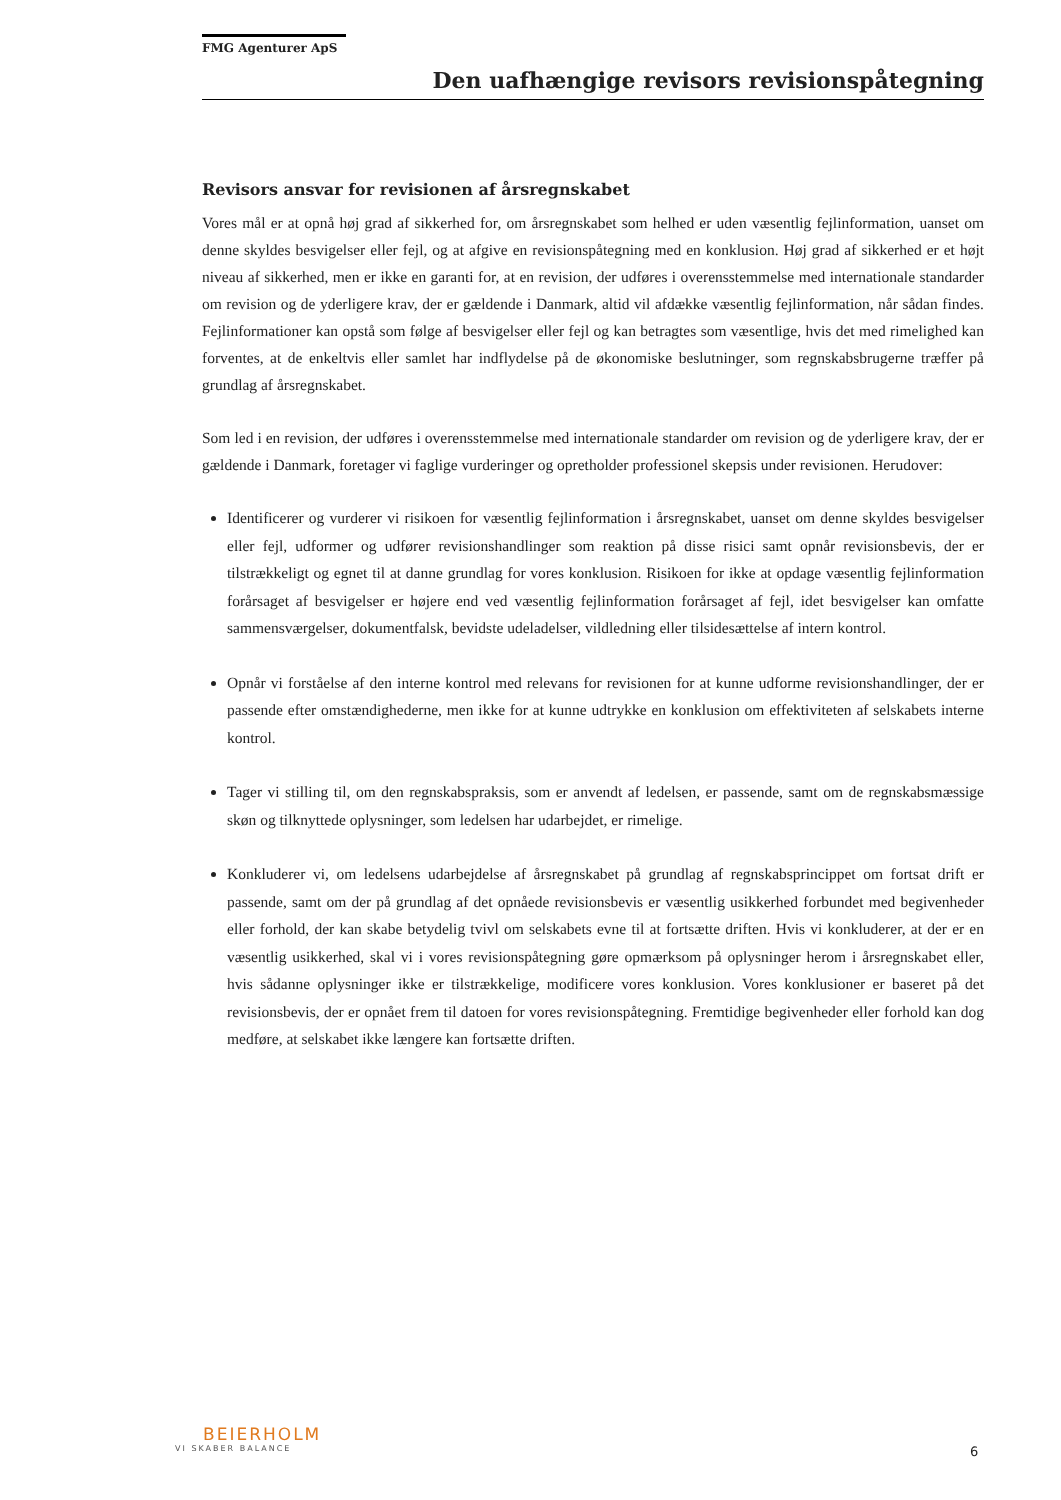FMG Agenturer ApS
Den uafhængige revisors revisionspåtegning
Revisors ansvar for revisionen af årsregnskabet
Vores mål er at opnå høj grad af sikkerhed for, om årsregnskabet som helhed er uden væsentlig fejlinformation, uanset om denne skyldes besvigelser eller fejl, og at afgive en revisionspåtegning med en konklusion. Høj grad af sikkerhed er et højt niveau af sikkerhed, men er ikke en garanti for, at en revision, der udføres i overensstemmelse med internationale standarder om revision og de yderligere krav, der er gældende i Danmark, altid vil afdække væsentlig fejlinformation, når sådan findes. Fejlinformationer kan opstå som følge af besvigelser eller fejl og kan betragtes som væsentlige, hvis det med rimelighed kan forventes, at de enkeltvis eller samlet har indflydelse på de økonomiske beslutninger, som regnskabsbrugerne træffer på grundlag af årsregnskabet.
Som led i en revision, der udføres i overensstemmelse med internationale standarder om revision og de yderligere krav, der er gældende i Danmark, foretager vi faglige vurderinger og opretholder professionel skepsis under revisionen. Herudover:
Identificerer og vurderer vi risikoen for væsentlig fejlinformation i årsregnskabet, uanset om denne skyldes besvigelser eller fejl, udformer og udfører revisionshandlinger som reaktion på disse risici samt opnår revisionsbevis, der er tilstrækkeligt og egnet til at danne grundlag for vores konklusion. Risikoen for ikke at opdage væsentlig fejlinformation forårsaget af besvigelser er højere end ved væsentlig fejlinformation forårsaget af fejl, idet besvigelser kan omfatte sammensværgelser, dokumentfalsk, bevidste udeladelser, vildledning eller tilsidesættelse af intern kontrol.
Opnår vi forståelse af den interne kontrol med relevans for revisionen for at kunne udforme revisionshandlinger, der er passende efter omstændighederne, men ikke for at kunne udtrykke en konklusion om effektiviteten af selskabets interne kontrol.
Tager vi stilling til, om den regnskabspraksis, som er anvendt af ledelsen, er passende, samt om de regnskabsmæssige skøn og tilknyttede oplysninger, som ledelsen har udarbejdet, er rimelige.
Konkluderer vi, om ledelsens udarbejdelse af årsregnskabet på grundlag af regnskabsprincippet om fortsat drift er passende, samt om der på grundlag af det opnåede revisionsbevis er væsentlig usikkerhed forbundet med begivenheder eller forhold, der kan skabe betydelig tvivl om selskabets evne til at fortsætte driften. Hvis vi konkluderer, at der er en væsentlig usikkerhed, skal vi i vores revisionspåtegning gøre opmærksom på oplysninger herom i årsregnskabet eller, hvis sådanne oplysninger ikke er tilstrækkelige, modificere vores konklusion. Vores konklusioner er baseret på det revisionsbevis, der er opnået frem til datoen for vores revisionspåtegning. Fremtidige begivenheder eller forhold kan dog medføre, at selskabet ikke længere kan fortsætte driften.
BEIERHOLM
VI SKABER BALANCE
6